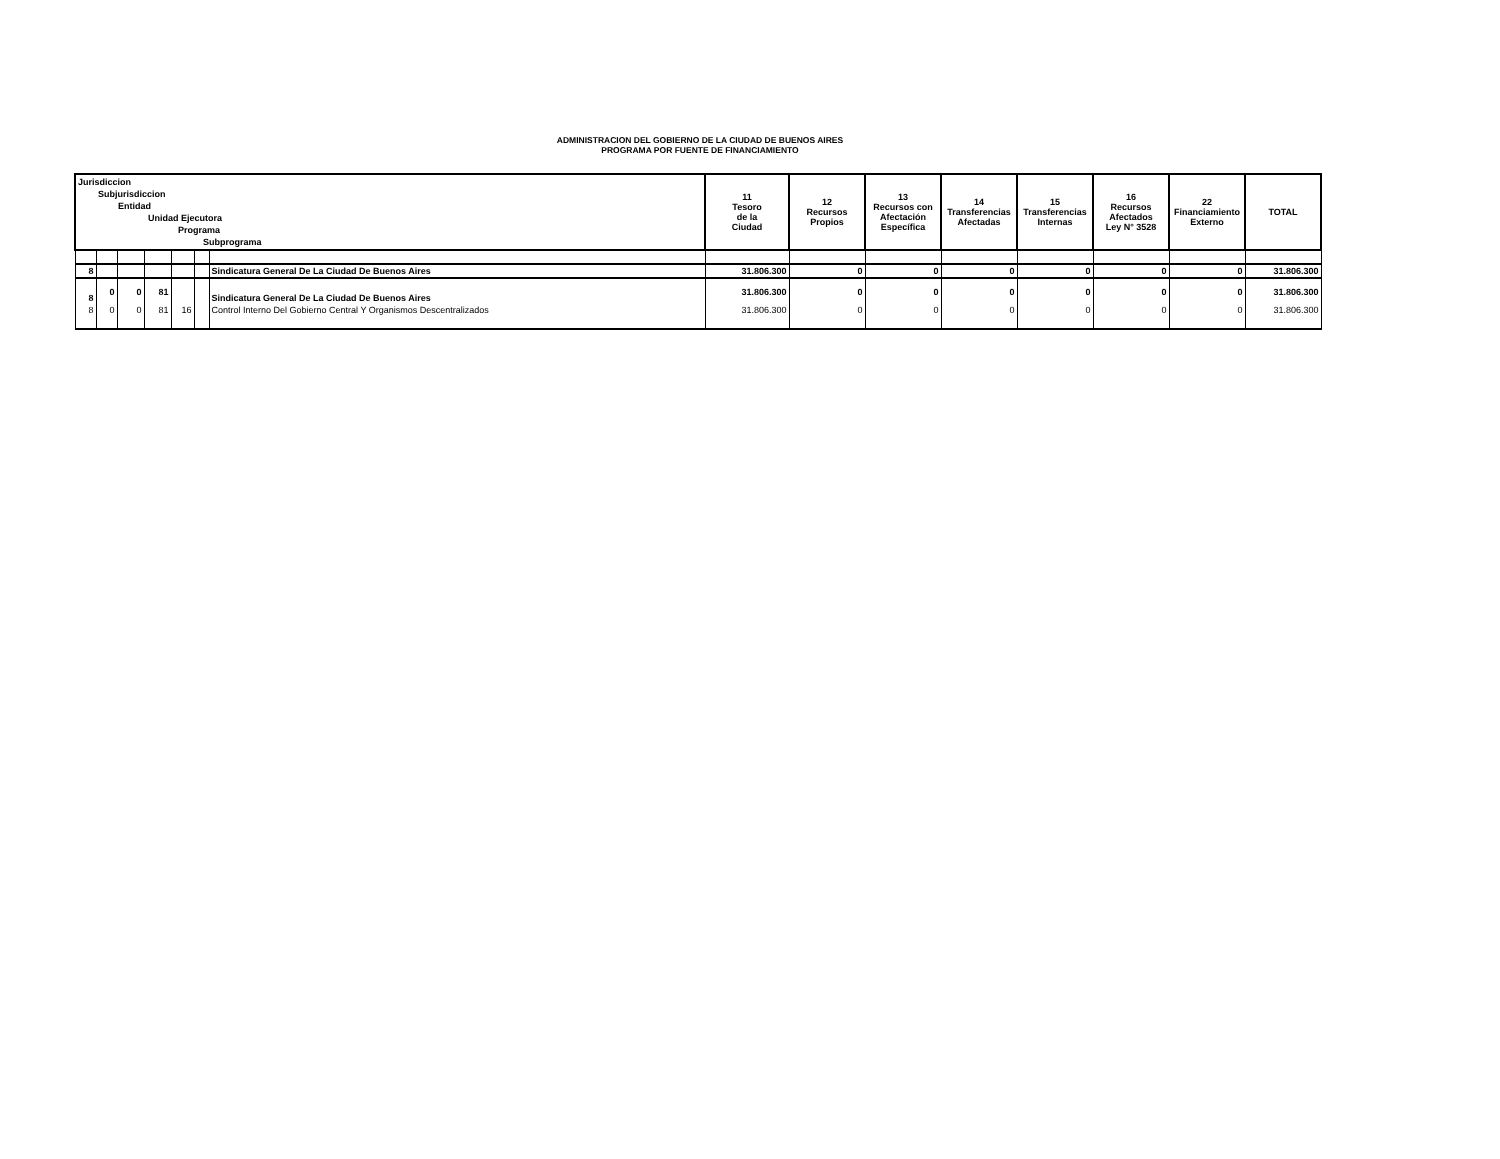ADMINISTRACION DEL GOBIERNO DE LA CIUDAD DE BUENOS AIRES
PROGRAMA POR FUENTE DE FINANCIAMIENTO
| Jurisdiccion Subjurisdiccion Entidad Unidad Ejecutora Programa Subprograma | | | | | | | 11 Tesoro de la Ciudad | 12 Recursos Propios | 13 Recursos con Afectación Específica | 14 Transferencias Afectadas | 15 Transferencias Internas | 16 Recursos Afectados Ley N° 3528 | 22 Financiamiento Externo | TOTAL |
| --- | --- | --- | --- | --- | --- | --- | --- | --- | --- | --- | --- | --- | --- | --- |
| 8 | | | | | | Sindicatura General De La Ciudad De Buenos Aires | 31.806.300 | 0 | 0 | 0 | 0 | 0 | 0 | 31.806.300 |
| 8 | 0 | 0 | 81 | | | Sindicatura General De La Ciudad De Buenos Aires | 31.806.300 | 0 | 0 | 0 | 0 | 0 | 0 | 31.806.300 |
| 8 | 0 | 0 | 81 | 16 | | Control Interno Del Gobierno Central Y Organismos Descentralizados | 31.806.300 | 0 | 0 | 0 | 0 | 0 | 0 | 31.806.300 |